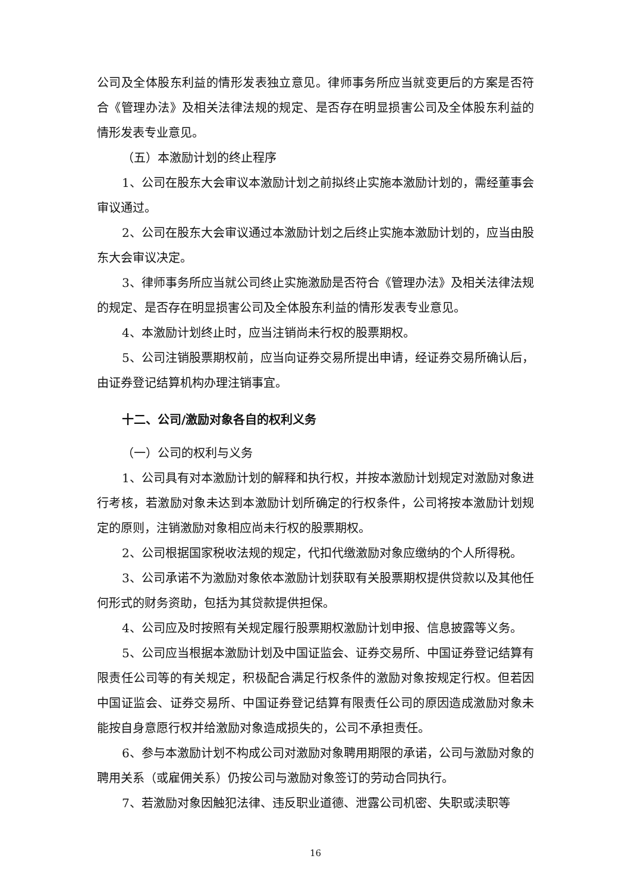公司及全体股东利益的情形发表独立意见。律师事务所应当就变更后的方案是否符合《管理办法》及相关法律法规的规定、是否存在明显损害公司及全体股东利益的情形发表专业意见。
（五）本激励计划的终止程序
1、公司在股东大会审议本激励计划之前拟终止实施本激励计划的，需经董事会审议通过。
2、公司在股东大会审议通过本激励计划之后终止实施本激励计划的，应当由股东大会审议决定。
3、律师事务所应当就公司终止实施激励是否符合《管理办法》及相关法律法规的规定、是否存在明显损害公司及全体股东利益的情形发表专业意见。
4、本激励计划终止时，应当注销尚未行权的股票期权。
5、公司注销股票期权前，应当向证券交易所提出申请，经证券交易所确认后，由证券登记结算机构办理注销事宜。
十二、公司/激励对象各自的权利义务
（一）公司的权利与义务
1、公司具有对本激励计划的解释和执行权，并按本激励计划规定对激励对象进行考核，若激励对象未达到本激励计划所确定的行权条件，公司将按本激励计划规定的原则，注销激励对象相应尚未行权的股票期权。
2、公司根据国家税收法规的规定，代扣代缴激励对象应缴纳的个人所得税。
3、公司承诺不为激励对象依本激励计划获取有关股票期权提供贷款以及其他任何形式的财务资助，包括为其贷款提供担保。
4、公司应及时按照有关规定履行股票期权激励计划申报、信息披露等义务。
5、公司应当根据本激励计划及中国证监会、证券交易所、中国证券登记结算有限责任公司等的有关规定，积极配合满足行权条件的激励对象按规定行权。但若因中国证监会、证券交易所、中国证券登记结算有限责任公司的原因造成激励对象未能按自身意愿行权并给激励对象造成损失的，公司不承担责任。
6、参与本激励计划不构成公司对激励对象聘用期限的承诺，公司与激励对象的聘用关系（或雇佣关系）仍按公司与激励对象签订的劳动合同执行。
7、若激励对象因触犯法律、违反职业道德、泄露公司机密、失职或渎职等
16